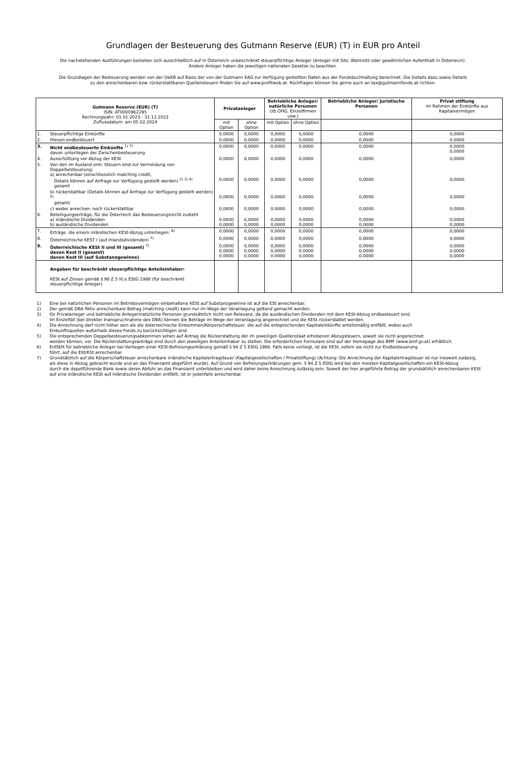Grundlagen der Besteuerung des Gutmann Reserve (EUR) (T) in EUR pro Anteil
Die nachstehenden Ausführungen beziehen sich ausschließlich auf in Österreich unbeschränkt steuerpflichtige Anleger (Anleger mit Sitz, Wohnsitz oder gewöhnlichen Aufenthalt in Österreich).
Andere Anleger haben die jeweiligen nationalen Gesetze zu beachten.
Die Grundlagen der Besteuerung werden von der OeKB auf Basis der von der Gutmann KAG zur Verfügung gestellten Daten aus der Fondsbuchhaltung berechnet. Die Details dazu sowie Details
zu den anrechenbaren bzw. rückerstattbaren Quellensteuern finden Sie auf www.profitweb.at. Rückfragen können Sie gerne auch an tax@gutmannfonds.at richten.
| Gutmann Reserve (EUR) (T) ISIN: AT0000962295 Rechnungsjahr: 01.01.2023 - 31.12.2023 Zuflussdatum: am 05.02.2024 | | Privatanleger | | Betriebliche Anleger/ natürliche Personen (zb OHG, Einzelfirmen usw.) | | Betriebliche Anleger/ Juristische Personen | Privat stiftung im Rahmen der Einkünfte aus Kapitalvermögen |
| | | mit Option | ohne Option | mit Option | ohne Option | | |
| 1. | Steuerpflichtige Einkünfte | 0,0000 | 0,0000 | 0,0000 | 0,0000 | 0,0000 | 0,0000 |
| 2. | Hievon endbesteuert | 0,0000 | 0,0000 | 0,0000 | 0,0000 | 0,0000 | 0,0000 |
| 3. | Nicht endbesteuerte Einkünfte <sup>1) 7)</sup> davon unterliegen der Zwischenbesteuerung | 0,0000 | 0,0000 | 0,0000 | 0,0000 | 0,0000 | 0,0000 0,0000 |
| 4. | Ausschüttung vor Abzug der KESt | 0,0000 | 0,0000 | 0,0000 | 0,0000 | 0,0000 | 0,0000 |
| 5. | Von den im Ausland entr. Steuern sind zur Vermeidung von Doppelbesteuerung: a) anrechenbar (einschliesslich matching credit, Details können auf Anfrage zur Verfügung gestellt werden) <sup>2) 3) 4)</sup> gesamt | 0,0000 | 0,0000 | 0,0000 | 0,0000 | 0,0000 | 0,0000 |
| | b) rückerstattbar (Details können auf Anfrage zur Verfügung gestellt werden) <sup>5)</sup> gesamt | 0,0000 | 0,0000 | 0,0000 | 0,0000 | 0,0000 | 0,0000 |
| | c) weder anrechen- noch rückerstattbar | 0,0000 | 0,0000 | 0,0000 | 0,0000 | 0,0000 | 0,0000 |
| 6. | Beteiligungserträge, für die Österreich das Besteuerungsrecht zusteht a) inländische Dividenden b) ausländische Dividenden | 0,0000 0,0000 | 0,0000 0,0000 | 0,0000 0,0000 | 0,0000 0,0000 | 0,0000 0,0000 | 0,0000 0,0000 |
| 7. | Erträge, die einem inländischen KESt-Abzug unterliegen: <sup>6)</sup> | 0,0000 | 0,0000 | 0,0000 | 0,0000 | 0,0000 | 0,0000 |
| 8. | Österreichische KEST I (auf Inlandsdividenden) <sup>7)</sup> | 0,0000 | 0,0000 | 0,0000 | 0,0000 | 0,0000 | 0,0000 |
| 9. | Österreichische KESt II und III (gesamt) <sup>7)</sup> davon Kest II (gesamt) davon Kest III (auf Substanzgewinne) | 0,0000 0,0000 0,0000 | 0,0000 0,0000 0,0000 | 0,0000 0,0000 0,0000 | 0,0000 0,0000 0,0000 | 0,0000 0,0000 0,0000 | 0,0000 0,0000 0,0000 |
| | Angaben für beschränkt steuerpflichtige Anteilsinhaber: KESt auf Zinsen gemäß § 98 Z.5 lit.e EStG 1988 (für beschränkt steuerpflichtige Anleger) | | | | | | |
| 1) | Eine bei natürlichen Personen im Betriebsvermögen einbehaltene KESt auf Substanzgewinne ist auf die ESt anrechenbar. |
| 2) | Der gemäß DBA fiktiv anrechenbare Betrag (matching credit) kann nur im Wege der Veranlagung geltend gemacht werden. |
| 3) | für Privatanleger und betriebliche Anleger/natürliche Personen grundsätzlich nicht von Relevanz, da die ausländischen Dividenden mit dem KESt-Abzug endbesteuert sind. Im Einzelfall (bei direkter Inanspruchnahme des DBA) können die Beträge im Wege der Veranlagung angerechnet und die KESt rückerstattet werden. |
| 4) | Die Anrechnung darf nicht höher sein als die österreichische Einkommen/Körperschaftsteuer, die auf die entsprechenden Kapitaleinkünfte anteilsmäßig entfällt, wobei auch Einkunftsquellen außerhalb dieses Fonds zu berücksichtigen sind. |
| 5) | Die entsprechenden Doppelbesteuerungsabkommen sehen auf Antrag die Rückerstattung der im jeweiligen Quellenstaat erhobenen Abzugsteuern, soweit sie nicht angerechnet werden können, vor. Die Rückerstattungsanträge sind durch den jeweiligen Anteilsinhaber zu stellen. Die erforderlichen Formulare sind auf der Homepage des BMF (www.bmf.gv.at) erhältlich. |
| 6) | Entfällt für betriebliche Anleger bei Vorliegen einer KESt-Befreiungserklärung gemäß § 94 Z 5 EStG 1988. Falls keine vorliegt, ist die KESt, sofern sie nicht zur Endbesteuerung führt, auf die ESt/KSt anrechenbar. |
| 7) | Grundsätzlich auf die Körperschaftsteuer anrechenbare inländische Kapitalertragsteuer (Kapitalgesellschaften / Privatstiftung) (Achtung: Die Anrechnung der Kapitalertragsteuer ist nur insoweit zulässig, als diese in Abzug gebracht wurde und an das Finanzamt abgeführt wurde). Auf Grund von Befreiungserklärungen gem. § 94 Z 5 EStG wird bei den meisten Kapitalgesellschaften ein KESt-Abzug durch die depotführende Bank sowie deren Abfuhr an das Finanzamt unterbleiben und wird daher keine Anrechnung zulässig sein. Soweit der hier angeführte Betrag der grundsätzlich anrechenbaren KESt auf eine inländische KESt auf inländische Dividenden entfällt, ist er jedenfalls anrechenbar. |